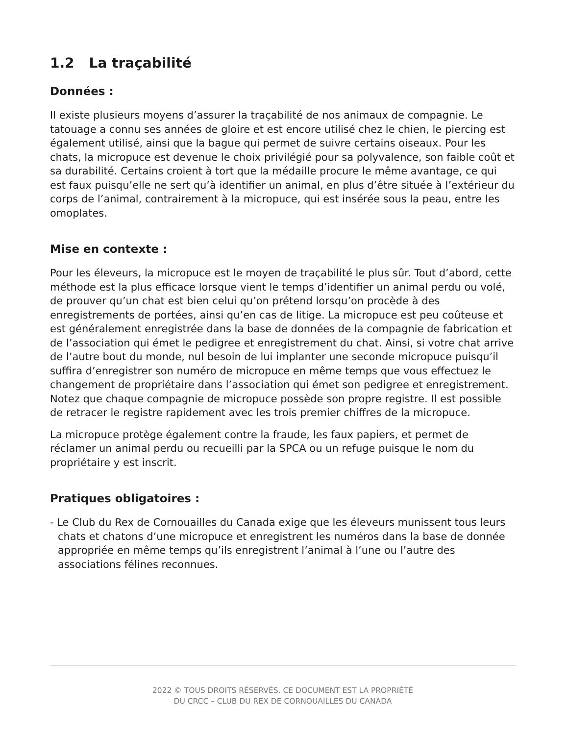1.2 La traçabilité
Données :
Il existe plusieurs moyens d’assurer la traçabilité de nos animaux de compagnie. Le tatouage a connu ses années de gloire et est encore utilisé chez le chien, le piercing est également utilisé, ainsi que la bague qui permet de suivre certains oiseaux. Pour les chats, la micropuce est devenue le choix privilégié pour sa polyvalence, son faible coût et sa durabilité. Certains croient à tort que la médaille procure le même avantage, ce qui est faux puisqu’elle ne sert qu’à identifier un animal, en plus d’être située à l’extérieur du corps de l’animal, contrairement à la micropuce, qui est insérée sous la peau, entre les omoplates.
Mise en contexte :
Pour les éleveurs, la micropuce est le moyen de traçabilité le plus sûr. Tout d’abord, cette méthode est la plus efficace lorsque vient le temps d’identifier un animal perdu ou volé, de prouver qu’un chat est bien celui qu’on prétend lorsqu’on procède à des enregistrements de portées, ainsi qu’en cas de litige. La micropuce est peu coûteuse et est généralement enregistrée dans la base de données de la compagnie de fabrication et de l’association qui émet le pedigree et enregistrement du chat. Ainsi, si votre chat arrive de l’autre bout du monde, nul besoin de lui implanter une seconde micropuce puisqu’il suffira d’enregistrer son numéro de micropuce en même temps que vous effectuez le changement de propriétaire dans l’association qui émet son pedigree et enregistrement. Notez que chaque compagnie de micropuce possède son propre registre. Il est possible de retracer le registre rapidement avec les trois premier chiffres de la micropuce.
La micropuce protège également contre la fraude, les faux papiers, et permet de réclamer un animal perdu ou recueilli par la SPCA ou un refuge puisque le nom du propriétaire y est inscrit.
Pratiques obligatoires :
- Le Club du Rex de Cornouailles du Canada exige que les éleveurs munissent tous leurs chats et chatons d’une micropuce et enregistrent les numéros dans la base de donnée appropriée en même temps qu’ils enregistrent l’animal à l’une ou l’autre des associations félines reconnues.
2022 © TOUS DROITS RÉSERVÉS. CE DOCUMENT EST LA PROPRIÉTÉ
DU CRCC – CLUB DU REX DE CORNOUAILLES DU CANADA